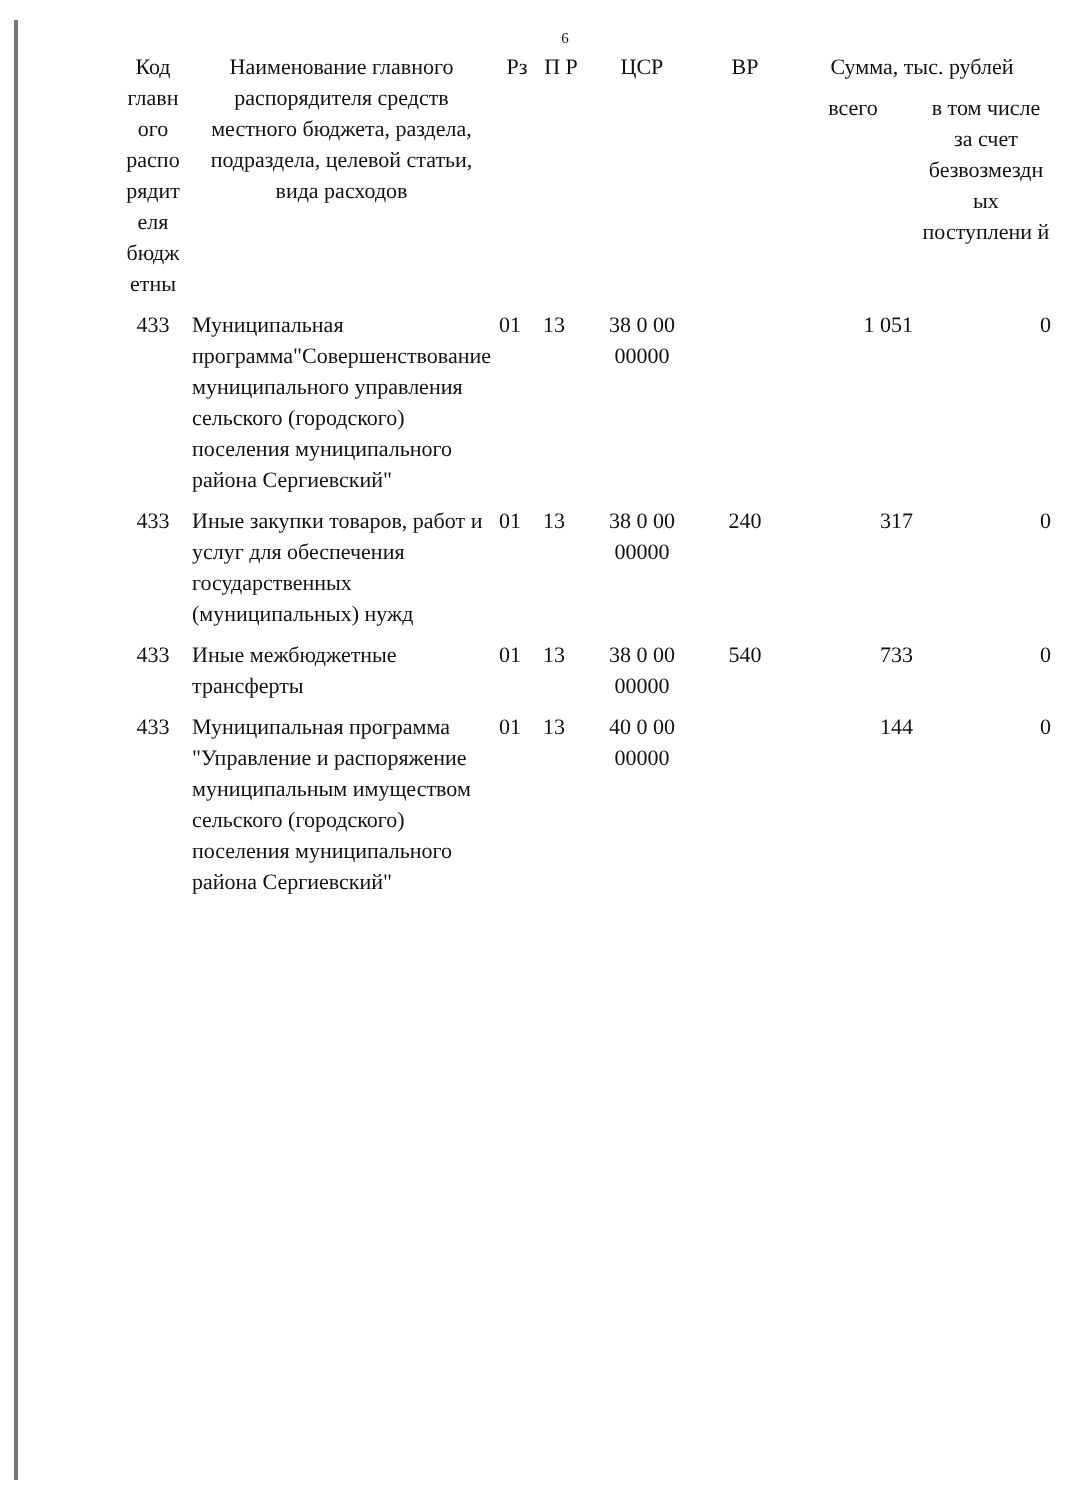6
| Код главн ого распо рядит еля бюдж етны | Наименование главного распорядителя средств местного бюджета, раздела, подраздела, целевой статьи, вида расходов | Рз | П Р | ЦСР | ВР | Сумма, тыс. рублей | |
| --- | --- | --- | --- | --- | --- | --- | --- |
| | | | | | | всего | в том числе за счет безвозмездн ых поступлени й |
| 433 | Муниципальная программа"Совершенствование муниципального управления сельского (городского) поселения муниципального района Сергиевский" | 01 | 13 | 38 0 00 00000 | | 1 051 | 0 |
| 433 | Иные закупки товаров, работ и услуг для обеспечения государственных (муниципальных) нужд | 01 | 13 | 38 0 00 00000 | 240 | 317 | 0 |
| 433 | Иные межбюджетные трансферты | 01 | 13 | 38 0 00 00000 | 540 | 733 | 0 |
| 433 | Муниципальная программа "Управление и распоряжение муниципальным имуществом сельского (городского) поселения муниципального района Сергиевский" | 01 | 13 | 40 0 00 00000 | | 144 | 0 |